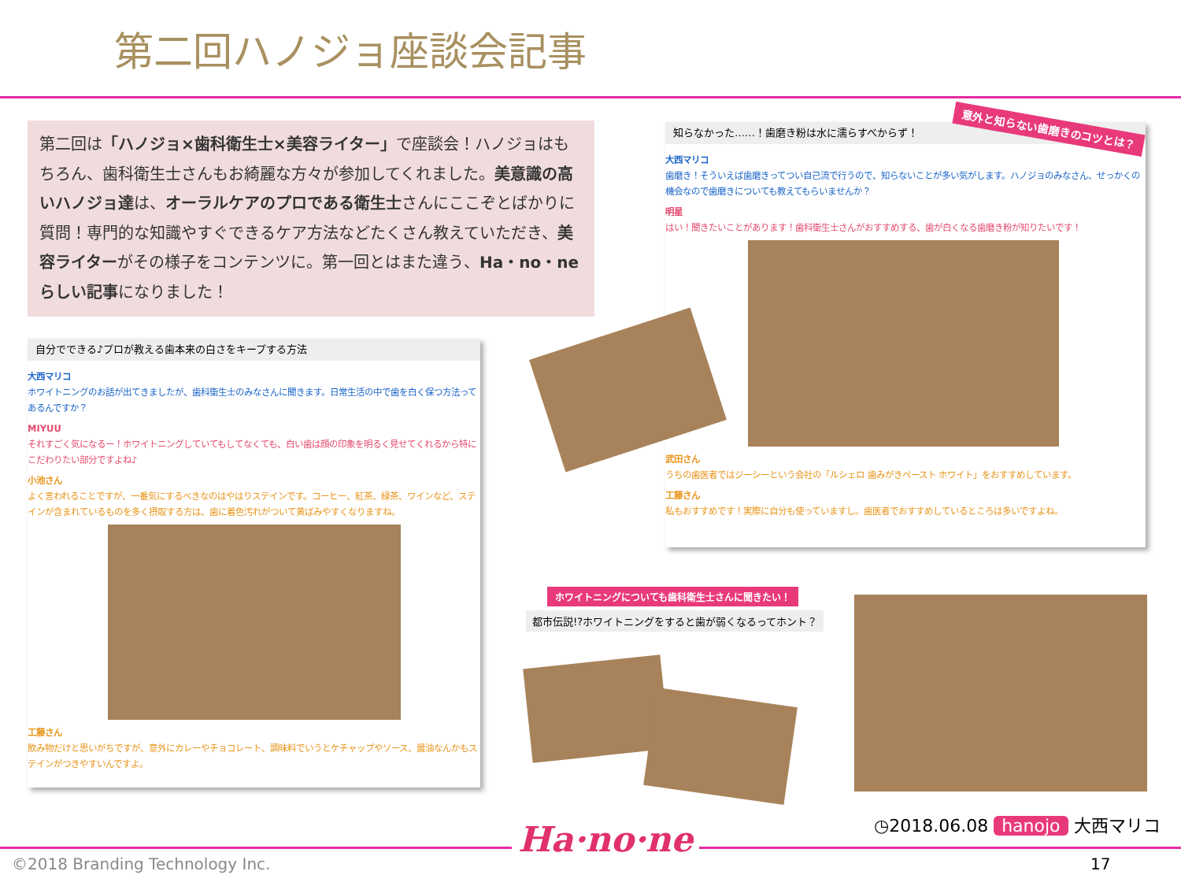第二回ハノジョ座談会記事
第二回は「ハノジョ×歯科衛生士×美容ライター」で座談会！ハノジョはもちろん、歯科衛生士さんもお綺麗な方々が参加してくれました。美意識の高いハノジョ達は、オーラルケアのプロである衛生士さんにここぞとばかりに質問！専門的な知識やすぐできるケア方法などたくさん教えていただき、美容ライターがその様子をコンテンツに。第一回とはまた違う、Ha・no・neらしい記事になりました！
自分でできる♪プロが教える歯本来の白さをキープする方法
大西マリコ
ホワイトニングのお話が出てきましたが、歯科衛生士のみなさんに聞きます。日常生活の中で歯を白く保つ方法ってあるんですか？
MIYUU
それすごく気になるー！ホワイトニングしていてもしてなくても、白い歯は顔の印象を明るく見せてくれるから特にこだわりたい部分ですよね♪
小池さん
よく言われることですが、一番気にするべきなのはやはりステインです。コーヒー、紅茶、緑茶、ワインなど、ステインが含まれているものを多く摂取する方は、歯に着色汚れがついて黄ばみやすくなりますね。
工藤さん
飲み物だけと思いがちですが、意外にカレーやチョコレート、調味料でいうとケチャップやソース、醤油なんかもステインがつきやすいんですよ。
知らなかった……！歯磨き粉は水に濡らすべからず！
大西マリコ
歯磨き！そういえば歯磨きってつい自己流で行うので、知らないことが多い気がします。ハノジョのみなさん、せっかくの機会なので歯磨きについても教えてもらいませんか？
明星
はい！聞きたいことがあります！歯科衛生士さんがおすすめする、歯が白くなる歯磨き粉が知りたいです！
武田さん
うちの歯医者ではジーシーという会社の「ルシェロ 歯みがきペースト ホワイト」をおすすめしています。
工藤さん
私もおすすめです！実際に自分も使っていますし。歯医者でおすすめしているところは多いですよね。
意外と知らない歯磨きのコツとは？
ホワイトニングについても歯科衛生士さんに聞きたい！
都市伝説!?ホワイトニングをすると歯が弱くなるってホント？
◷2018.06.08 hanojo 大西マリコ
Ha·no·ne
©2018 Branding Technology Inc. 17